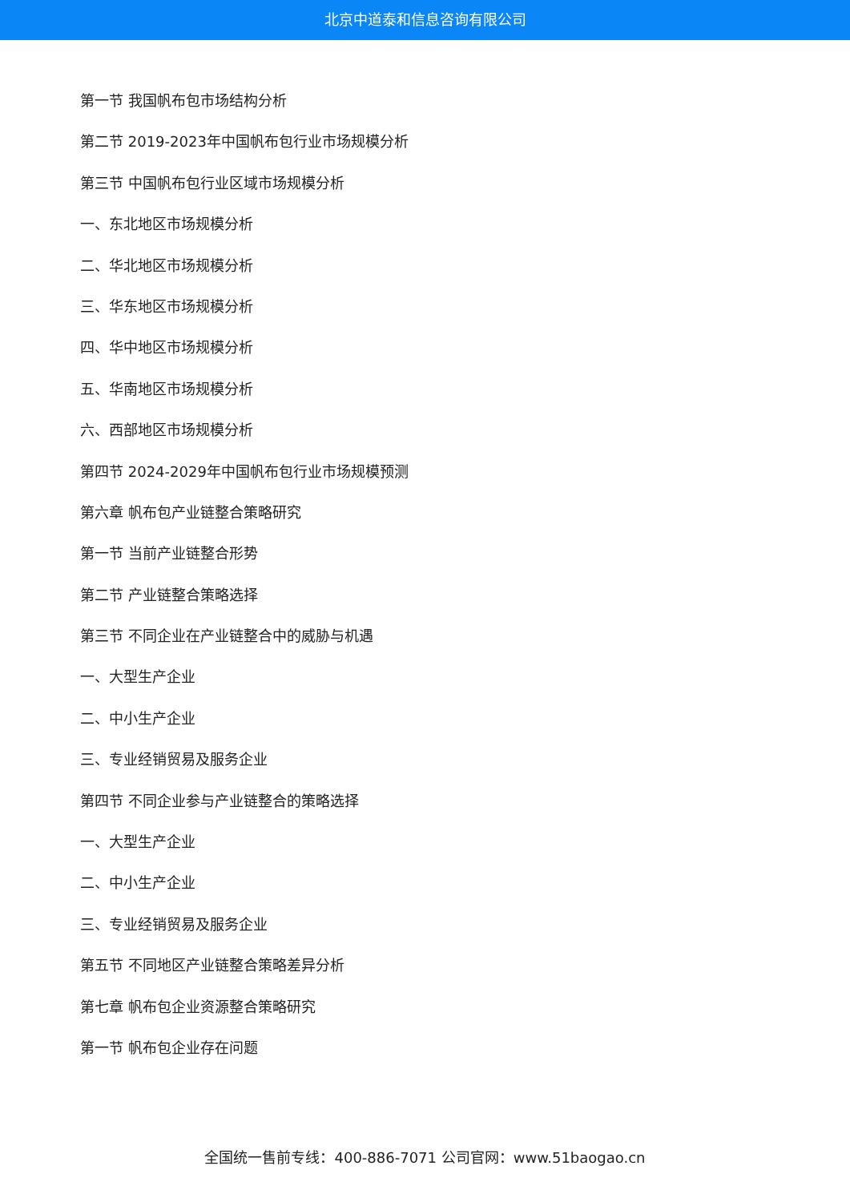北京中道泰和信息咨询有限公司
第一节 我国帆布包市场结构分析
第二节 2019-2023年中国帆布包行业市场规模分析
第三节 中国帆布包行业区域市场规模分析
一、东北地区市场规模分析
二、华北地区市场规模分析
三、华东地区市场规模分析
四、华中地区市场规模分析
五、华南地区市场规模分析
六、西部地区市场规模分析
第四节 2024-2029年中国帆布包行业市场规模预测
第六章 帆布包产业链整合策略研究
第一节 当前产业链整合形势
第二节 产业链整合策略选择
第三节 不同企业在产业链整合中的威胁与机遇
一、大型生产企业
二、中小生产企业
三、专业经销贸易及服务企业
第四节 不同企业参与产业链整合的策略选择
一、大型生产企业
二、中小生产企业
三、专业经销贸易及服务企业
第五节 不同地区产业链整合策略差异分析
第七章 帆布包企业资源整合策略研究
第一节 帆布包企业存在问题
全国统一售前专线：400-886-7071 公司官网：www.51baogao.cn